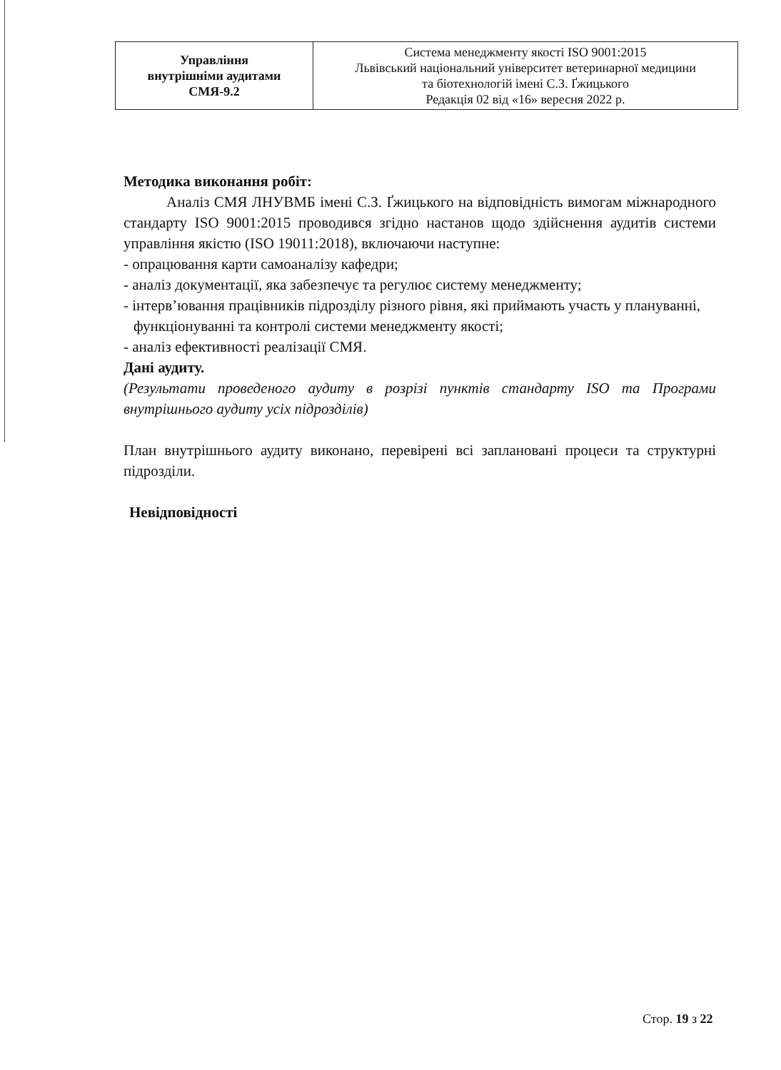| Управління внутрішніми аудитами СМЯ-9.2 | Система менеджменту якості ISO 9001:2015 Львівський національний університет ветеринарної медицини та біотехнологій імені С.З. Ґжицького Редакція 02 від «16» вересня 2022 р. |
Методика виконання робіт:
Аналіз СМЯ ЛНУВМБ імені С.З. Ґжицького на відповідність вимогам міжнародного стандарту ISO 9001:2015 проводився згідно настанов щодо здійснення аудитів системи управління якістю (ISO 19011:2018), включаючи наступне:
- опрацювання карти самоаналізу кафедри;
- аналіз документації, яка забезпечує та регулює систему менеджменту;
- інтерв’ювання працівників підрозділу різного рівня, які приймають участь у плануванні, функціонуванні та контролі системи менеджменту якості;
- аналіз ефективності реалізації СМЯ.
Дані аудиту.
(Результати проведеного аудиту в розрізі пунктів стандарту ISO та Програми внутрішнього аудиту усіх підрозділів)
План внутрішнього аудиту виконано, перевірені всі заплановані процеси та структурні підрозділи.
Невідповідності
Стор. 19 з 22